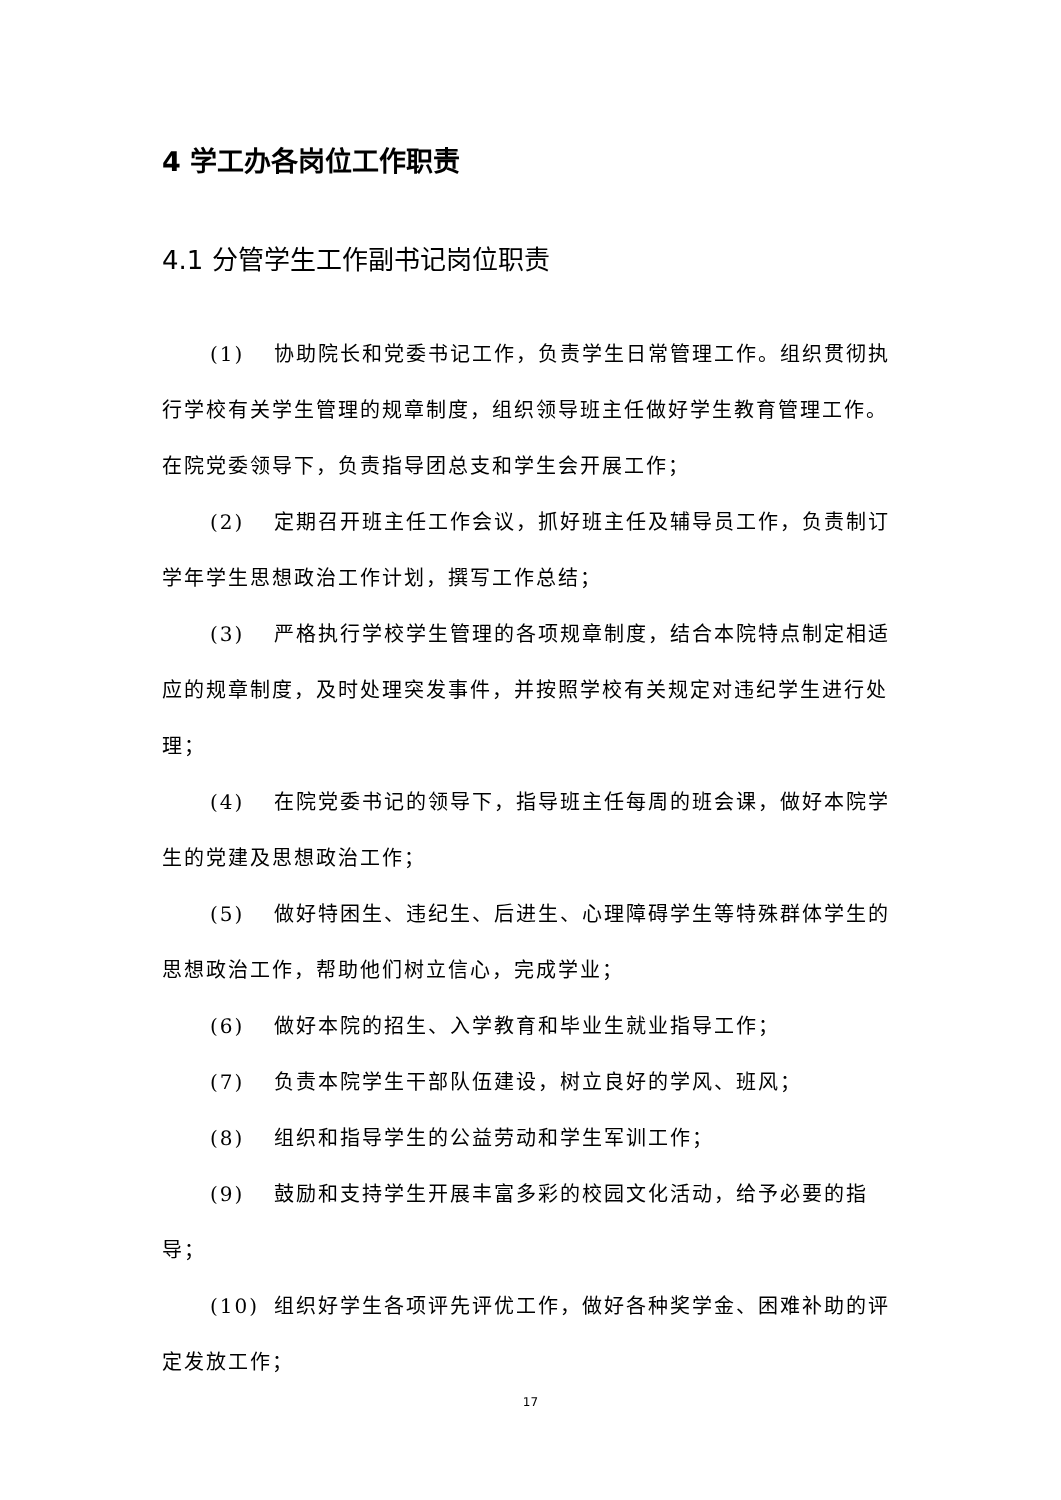4 学工办各岗位工作职责
4.1 分管学生工作副书记岗位职责
(1) 协助院长和党委书记工作，负责学生日常管理工作。组织贯彻执行学校有关学生管理的规章制度，组织领导班主任做好学生教育管理工作。在院党委领导下，负责指导团总支和学生会开展工作；
(2) 定期召开班主任工作会议，抓好班主任及辅导员工作，负责制订学年学生思想政治工作计划，撰写工作总结；
(3) 严格执行学校学生管理的各项规章制度，结合本院特点制定相适应的规章制度，及时处理突发事件，并按照学校有关规定对违纪学生进行处理；
(4) 在院党委书记的领导下，指导班主任每周的班会课，做好本院学生的党建及思想政治工作；
(5) 做好特困生、违纪生、后进生、心理障碍学生等特殊群体学生的思想政治工作，帮助他们树立信心，完成学业；
(6) 做好本院的招生、入学教育和毕业生就业指导工作；
(7) 负责本院学生干部队伍建设，树立良好的学风、班风；
(8) 组织和指导学生的公益劳动和学生军训工作；
(9) 鼓励和支持学生开展丰富多彩的校园文化活动，给予必要的指导；
(10) 组织好学生各项评先评优工作，做好各种奖学金、困难补助的评定发放工作；
17